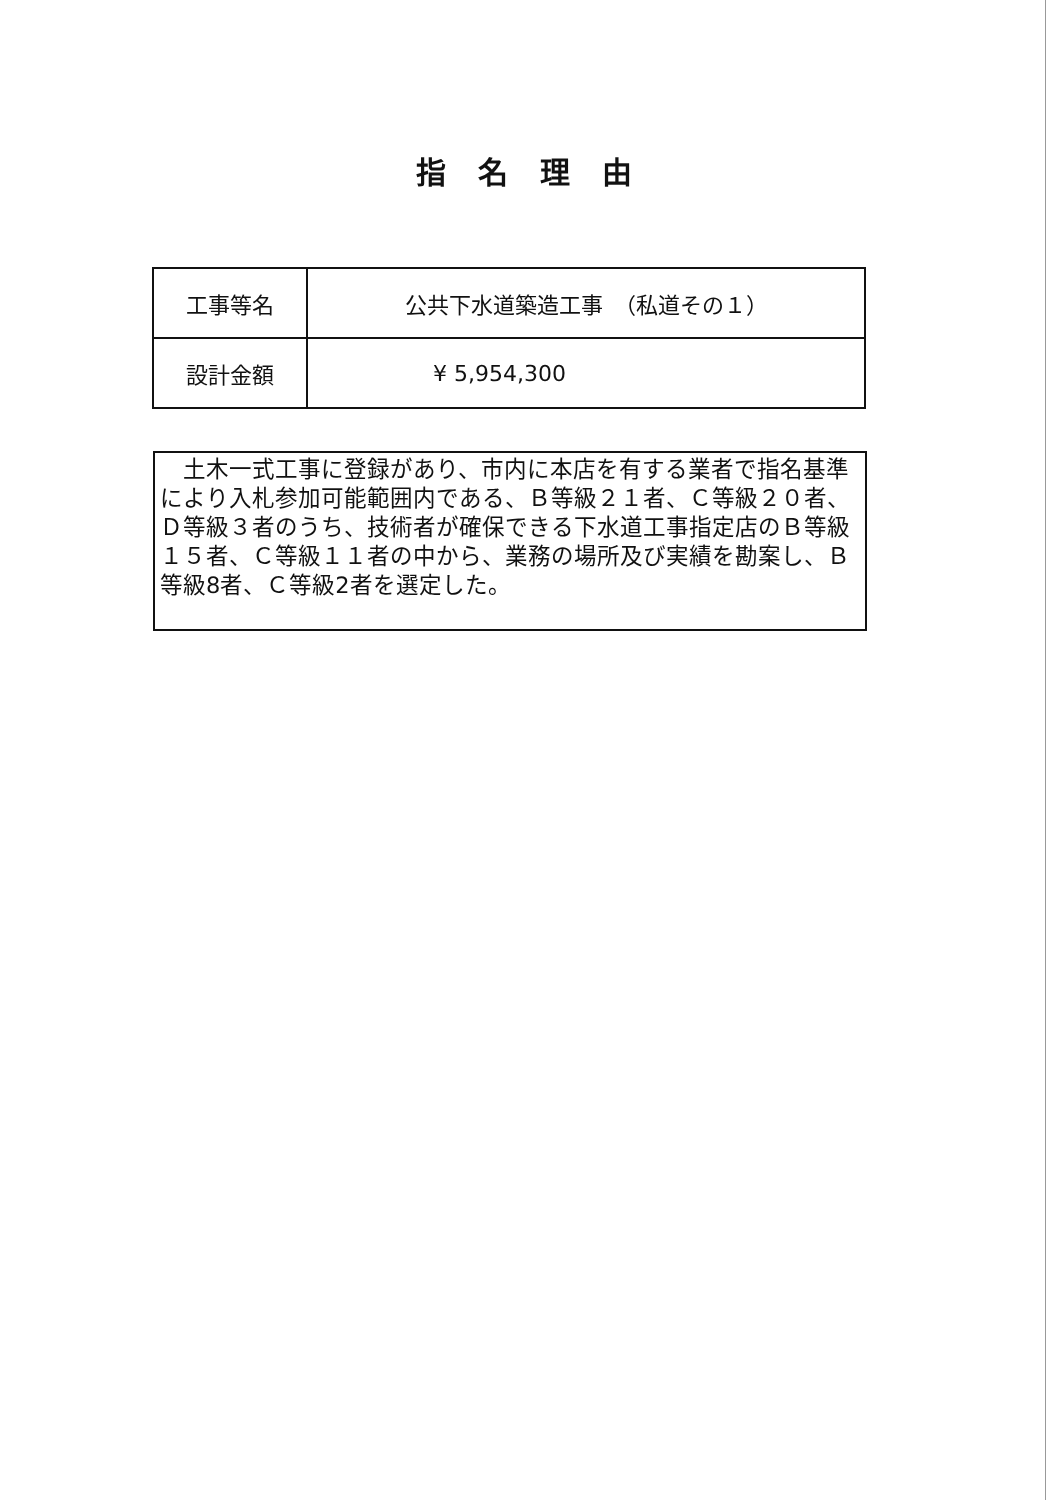指名理由
| 工事等名 | 公共下水道築造工事 （私道その１） |
| 設計金額 | ¥ 5,954,300 |
　土木一式工事に登録があり、市内に本店を有する業者で指名基準により入札参加可能範囲内である、Ｂ等級２１者、Ｃ等級２０者、Ｄ等級３者のうち、技術者が確保できる下水道工事指定店のＢ等級１５者、Ｃ等級１１者の中から、業務の場所及び実績を勘案し、Ｂ等級8者、Ｃ等級2者を選定した。